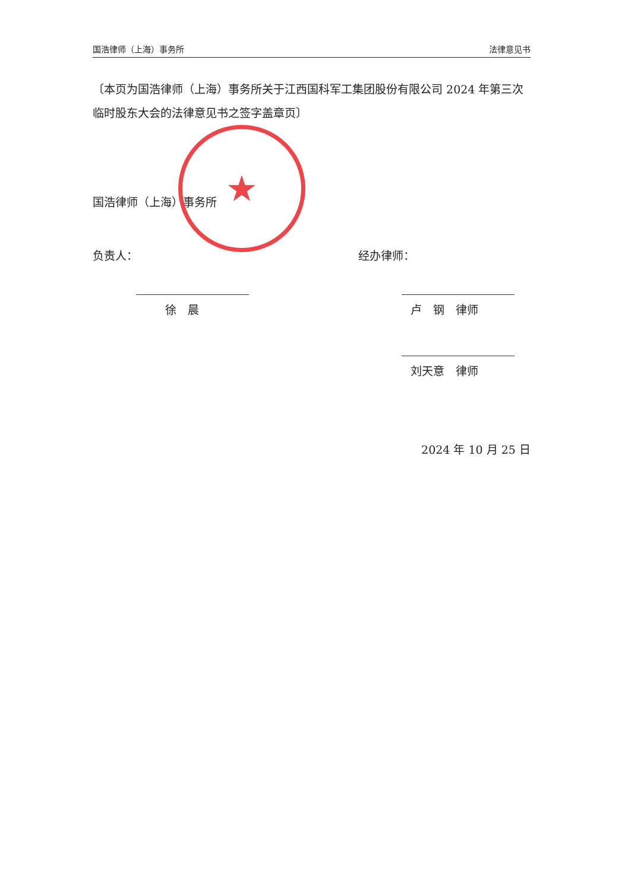国浩律师（上海）事务所 法律意见书
〔本页为国浩律师（上海）事务所关于江西国科军工集团股份有限公司 2024 年第三次临时股东大会的法律意见书之签字盖章页〕
国浩律师（上海）事务所
负责人：
徐　晨
经办律师：
卢　钢　律师
刘天意　律师
2024 年 10 月 25 日
★